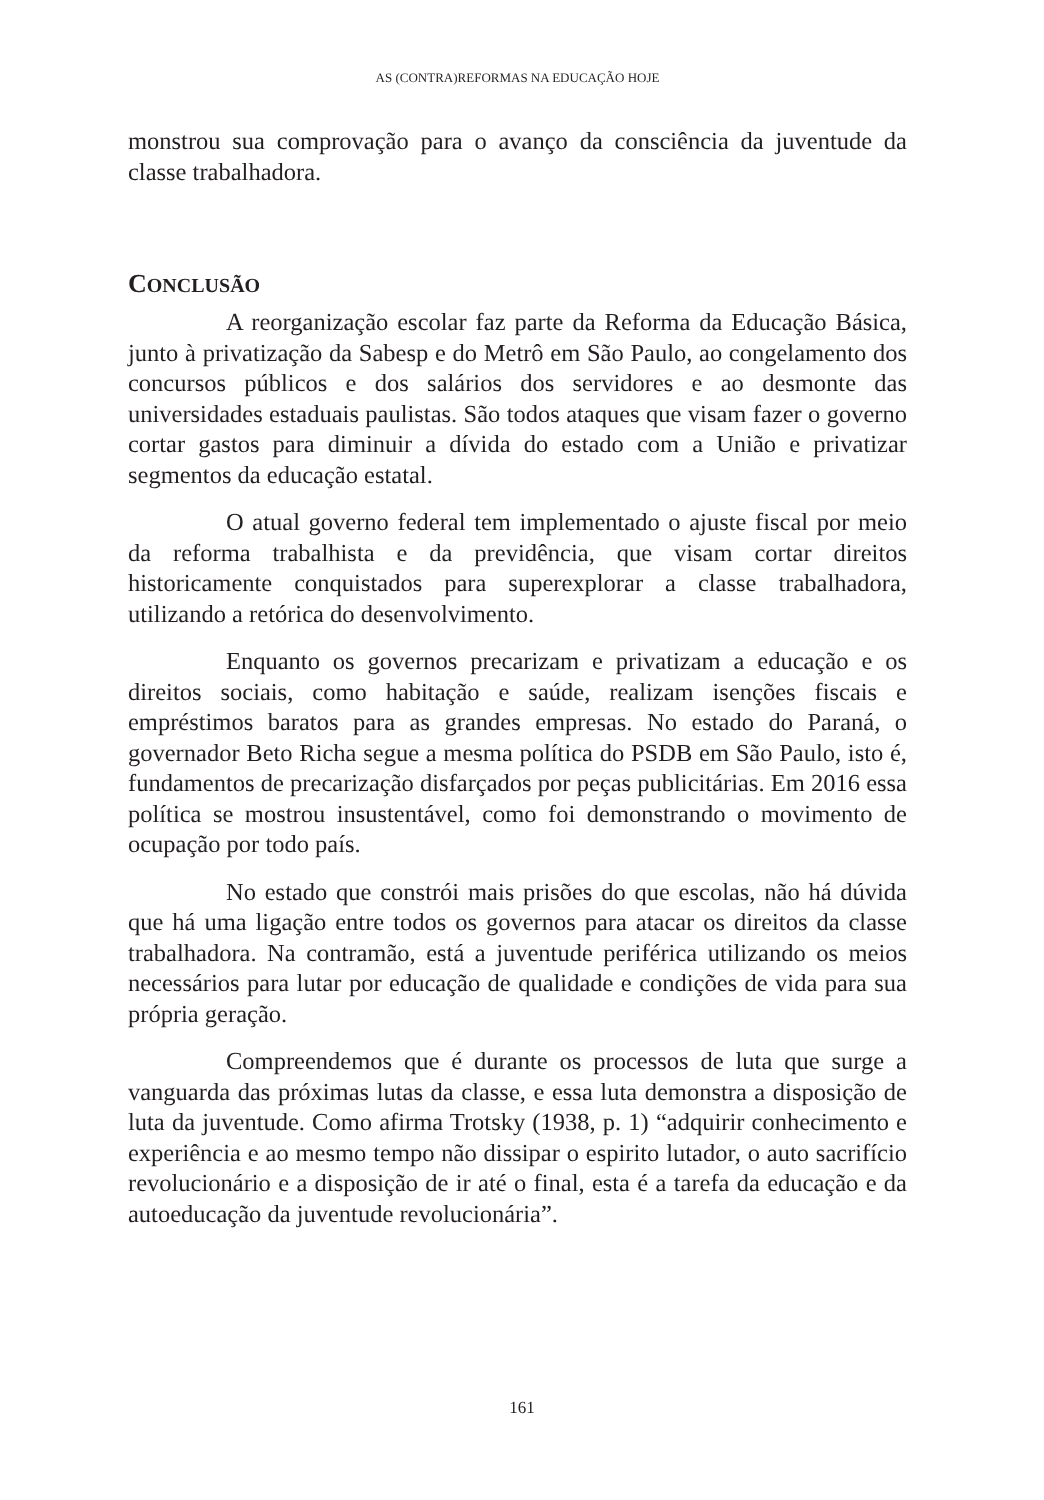AS (CONTRA)REFORMAS NA EDUCAÇÃO HOJE
monstrou sua comprovação para o avanço da consciência da juventude da classe trabalhadora.
CONCLUSÃO
A reorganização escolar faz parte da Reforma da Educação Básica, junto à privatização da Sabesp e do Metrô em São Paulo, ao congelamento dos concursos públicos e dos salários dos servidores e ao desmonte das universidades estaduais paulistas. São todos ataques que visam fazer o governo cortar gastos para diminuir a dívida do estado com a União e privatizar segmentos da educação estatal.
O atual governo federal tem implementado o ajuste fiscal por meio da reforma trabalhista e da previdência, que visam cortar direitos historicamente conquistados para superexplorar a classe trabalhadora, utilizando a retórica do desenvolvimento.
Enquanto os governos precarizam e privatizam a educação e os direitos sociais, como habitação e saúde, realizam isenções fiscais e empréstimos baratos para as grandes empresas. No estado do Paraná, o governador Beto Richa segue a mesma política do PSDB em São Paulo, isto é, fundamentos de precarização disfarçados por peças publicitárias. Em 2016 essa política se mostrou insustentável, como foi demonstrando o movimento de ocupação por todo país.
No estado que constrói mais prisões do que escolas, não há dúvida que há uma ligação entre todos os governos para atacar os direitos da classe trabalhadora. Na contramão, está a juventude periférica utilizando os meios necessários para lutar por educação de qualidade e condições de vida para sua própria geração.
Compreendemos que é durante os processos de luta que surge a vanguarda das próximas lutas da classe, e essa luta demonstra a disposição de luta da juventude. Como afirma Trotsky (1938, p. 1) “adquirir conhecimento e experiência e ao mesmo tempo não dissipar o espirito lutador, o auto sacrifício revolucionário e a disposição de ir até o final, esta é a tarefa da educação e da autoeducação da juventude revolucionária”.
161